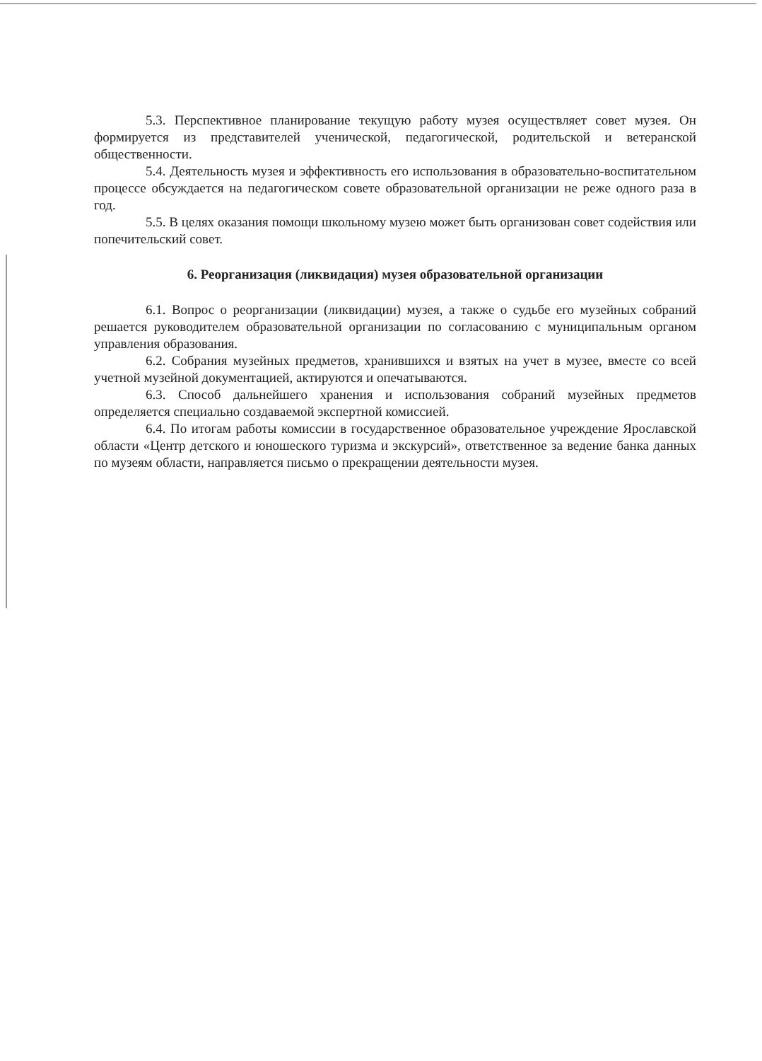5.3. Перспективное планирование текущую работу музея осуществляет совет музея. Он формируется из представителей ученической, педагогической, родительской и ветеранской общественности.
5.4. Деятельность музея и эффективность его использования в образовательно-воспитательном процессе обсуждается на педагогическом совете образовательной организации не реже одного раза в год.
5.5. В целях оказания помощи школьному музею может быть организован совет содействия или попечительский совет.
6. Реорганизация (ликвидация) музея образовательной организации
6.1. Вопрос о реорганизации (ликвидации) музея, а также о судьбе его музейных собраний решается руководителем образовательной организации по согласованию с муниципальным органом управления образования.
6.2. Собрания музейных предметов, хранившихся и взятых на учет в музее, вместе со всей учетной музейной документацией, актируются и опечатываются.
6.3. Способ дальнейшего хранения и использования собраний музейных предметов определяется специально создаваемой экспертной комиссией.
6.4. По итогам работы комиссии в государственное образовательное учреждение Ярославской области «Центр детского и юношеского туризма и экскурсий», ответственное за ведение банка данных по музеям области, направляется письмо о прекращении деятельности музея.